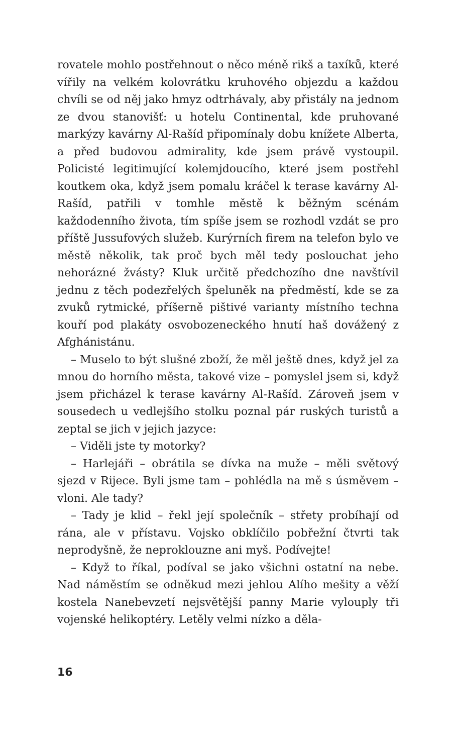rovatele mohlo postřehnout o něco méně rikš a taxíků, které vířily na velkém kolovrátku kruhového objezdu a každou chvíli se od něj jako hmyz odtrhávaly, aby přistály na jednom ze dvou stanovišť: u hotelu Continental, kde pruhované markýzy kavárny Al-Rašíd připomínaly dobu knížete Alberta, a před budovou admirality, kde jsem právě vystoupil. Policisté legitimující kolemjdoucího, které jsem postřehl koutkem oka, když jsem pomalu kráčel k terase kavárny Al-Rašíd, patřili v tomhle městě k běžným scénám každodenního života, tím spíše jsem se rozhodl vzdát se pro příště Jussufových služeb. Kurýrních firem na telefon bylo ve městě několik, tak proč bych měl tedy poslouchat jeho nehorázné žvásty? Kluk určitě předchozího dne navštívil jednu z těch podezřelých špeluněk na předměstí, kde se za zvuků rytmické, příšerně pištivé varianty místního techna kouří pod plakáty osvobozeneckého hnutí haš dovážený z Afghánistánu.
– Muselo to být slušné zboží, že měl ještě dnes, když jel za mnou do horního města, takové vize – pomyslel jsem si, když jsem přicházel k terase kavárny Al-Rašíd. Zároveň jsem v sousedech u vedlejšího stolku poznal pár ruských turistů a zeptal se jich v jejich jazyce:
– Viděli jste ty motorky?
– Harlejáři – obrátila se dívka na muže – měli světový sjezd v Rijece. Byli jsme tam – pohlédla na mě s úsměvem – vloni. Ale tady?
– Tady je klid – řekl její společník – střety probíhají od rána, ale v přístavu. Vojsko obklíčilo pobřežní čtvrti tak neprodyšně, že neproklouzne ani myš. Podívejte!
– Když to říkal, podíval se jako všichni ostatní na nebe. Nad náměstím se odněkud mezi jehlou Alího mešity a věží kostela Nanebevzetí nejsvětější panny Marie vylouply tři vojenské helikoptéry. Letěly velmi nízko a děla-
16